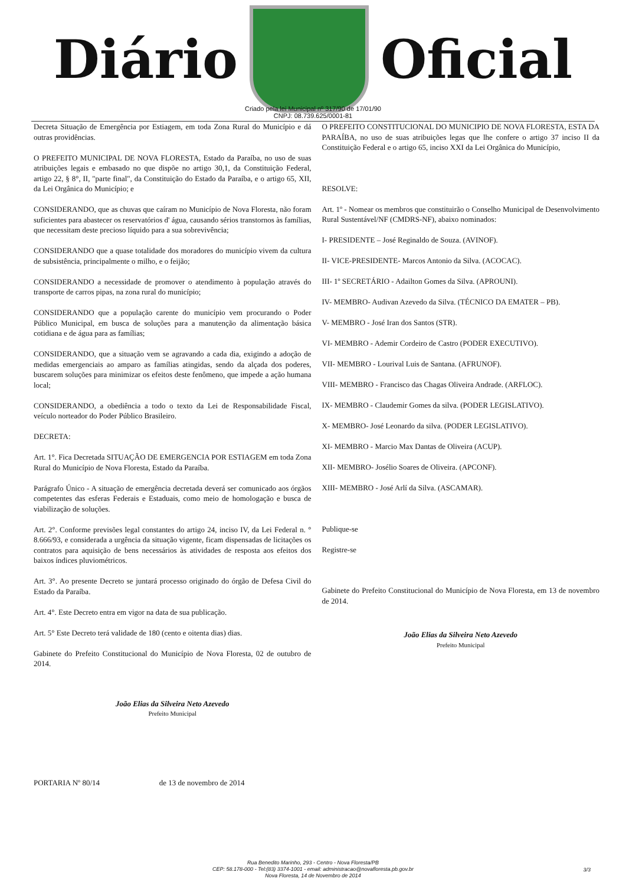Diário Oficial
Criado pela lei Municipal nº 317/90 de 17/01/90
CNPJ: 08.739.625/0001-81
Decreta Situação de Emergência por Estiagem, em toda Zona Rural do Município e dá outras providências.
O PREFEITO MUNICIPAL DE NOVA FLORESTA, Estado da Paraíba, no uso de suas atribuições legais e embasado no que dispõe no artigo 30,1, da Constituição Federal, artigo 22, § 8°, II, "parte final", da Constituição do Estado da Paraíba, e o artigo 65, XII, da Lei Orgânica do Município; e
CONSIDERANDO, que as chuvas que caíram no Município de Nova Floresta, não foram suficientes para abastecer os reservatórios d' água, causando sérios transtornos às famílias, que necessitam deste precioso líquido para a sua sobrevivência;
CONSIDERANDO que a quase totalidade dos moradores do município vivem da cultura de subsistência, principalmente o milho, e o feijão;
CONSIDERANDO a necessidade de promover o atendimento à população através do transporte de carros pipas, na zona rural do município;
CONSIDERANDO que a população carente do município vem procurando o Poder Público Municipal, em busca de soluções para a manutenção da alimentação básica cotidiana e de água para as famílias;
CONSIDERANDO, que a situação vem se agravando a cada dia, exigindo a adoção de medidas emergenciais ao amparo as famílias atingidas, sendo da alçada dos poderes, buscarem soluções para minimizar os efeitos deste fenômeno, que impede a ação humana local;
CONSIDERANDO, a obediência a todo o texto da Lei de Responsabilidade Fiscal, veículo norteador do Poder Público Brasileiro.
DECRETA:
Art. 1°. Fica Decretada SITUAÇÃO DE EMERGENCIA POR ESTIAGEM em toda Zona Rural do Município de Nova Floresta, Estado da Paraíba.
Parágrafo Único - A situação de emergência decretada deverá ser comunicado aos órgãos competentes das esferas Federais e Estaduais, como meio de homologação e busca de viabilização de soluções.
Art. 2°. Conforme previsões legal constantes do artigo 24, inciso IV, da Lei Federal n. ° 8.666/93, e considerada a urgência da situação vigente, ficam dispensadas de licitações os contratos para aquisição de bens necessários às atividades de resposta aos efeitos dos baixos índices pluviométricos.
Art. 3°. Ao presente Decreto se juntará processo originado do órgão de Defesa Civil do Estado da Paraíba.
Art. 4°. Este Decreto entra em vigor na data de sua publicação.
Art. 5° Este Decreto terá validade de 180 (cento e oitenta dias) dias.
Gabinete do Prefeito Constitucional do Município de Nova Floresta, 02 de outubro de 2014.
João Elias da Silveira Neto Azevedo
Prefeito Municipal
O PREFEITO CONSTITUCIONAL DO MUNICIPIO DE NOVA FLORESTA, ESTA DA PARAÍBA, no uso de suas atribuições legas que lhe confere o artigo 37 inciso II da Constituição Federal e o artigo 65, inciso XXI da Lei Orgânica do Município,
RESOLVE:
Art. 1º - Nomear os membros que constituirão o Conselho Municipal de Desenvolvimento Rural Sustentável/NF (CMDRS-NF), abaixo nominados:
I- PRESIDENTE – José Reginaldo de Souza. (AVINOF).
II- VICE-PRESIDENTE- Marcos Antonio da Silva. (ACOCAC).
III- 1º SECRETÁRIO - Adailton Gomes da Silva. (APROUNI).
IV- MEMBRO- Audivan Azevedo da Silva. (TÉCNICO DA EMATER – PB).
V- MEMBRO - José Iran dos Santos (STR).
VI- MEMBRO - Ademir Cordeiro de Castro (PODER EXECUTIVO).
VII- MEMBRO - Lourival Luis de Santana. (AFRUNOF).
VIII- MEMBRO - Francisco das Chagas Oliveira Andrade. (ARFLOC).
IX- MEMBRO - Claudemir Gomes da silva. (PODER LEGISLATIVO).
X- MEMBRO- José Leonardo da silva. (PODER LEGISLATIVO).
XI- MEMBRO - Marcio Max Dantas de Oliveira (ACUP).
XII- MEMBRO- Josélio Soares de Oliveira. (APCONF).
XIII- MEMBRO - José Arlí da Silva. (ASCAMAR).
Publique-se
Registre-se
Gabinete do Prefeito Constitucional do Município de Nova Floresta, em 13 de novembro de 2014.
João Elias da Silveira Neto Azevedo
Prefeito Municipal
PORTARIA Nº 80/14 de 13 de novembro de 2014
Rua Benedito Marinho, 293 - Centro - Nova Floresta/PB
CEP: 58.178-000 - Tel:(83) 3374-1001 - email: administracao@novafloresta.pb.gov.br
Nova Floresta, 14 de Novembro de 2014
3/3